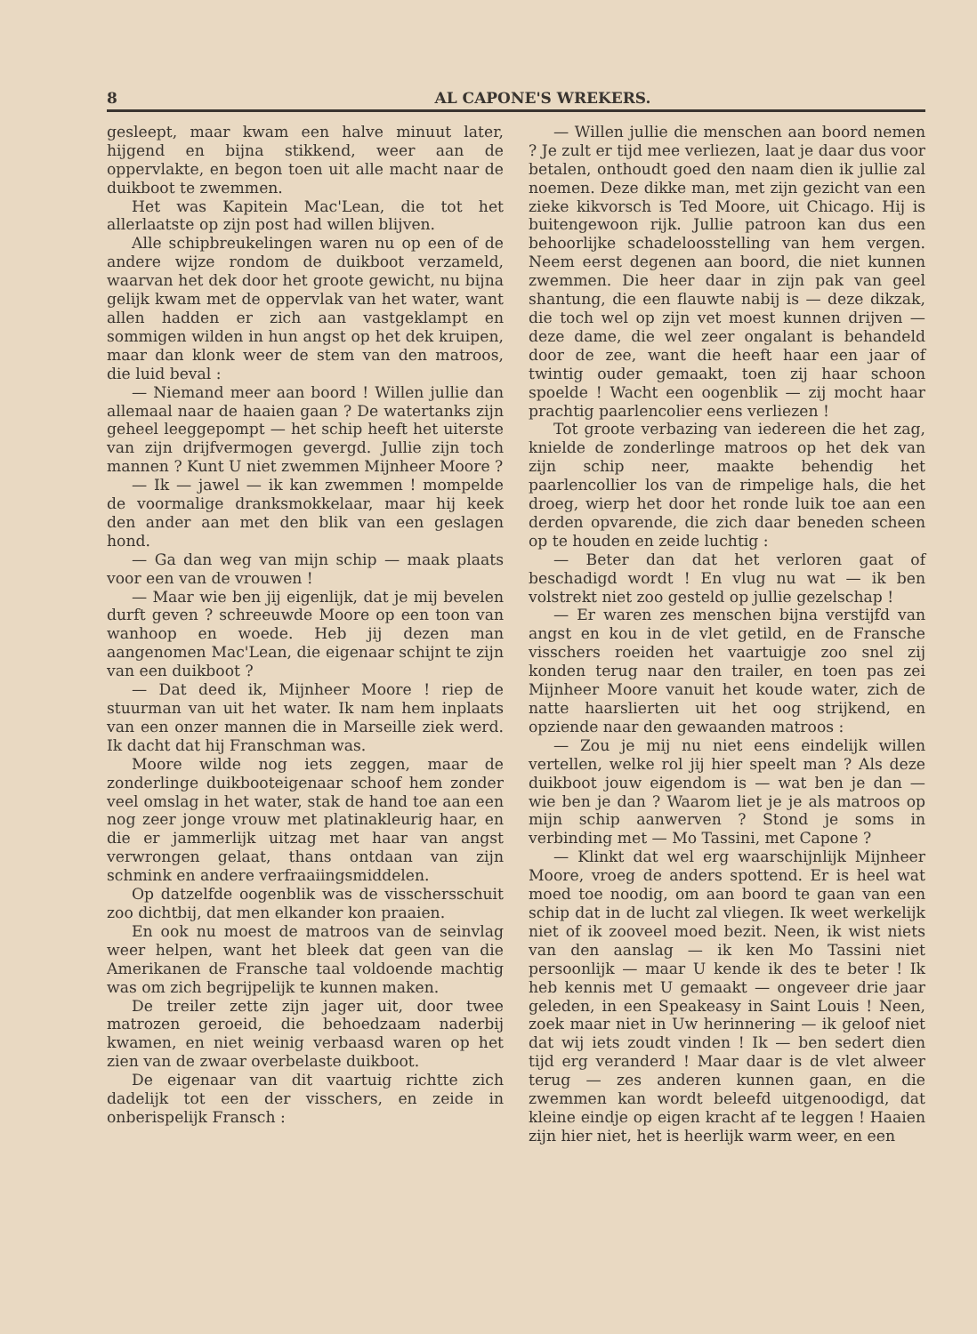8 AL CAPONE'S WREKERS.
gesleept, maar kwam een halve minuut later, hijgend en bijna stikkend, weer aan de oppervlakte, en begon toen uit alle macht naar de duikboot te zwemmen.
Het was Kapitein Mac'Lean, die tot het allerlaatste op zijn post had willen blijven.
Alle schipbreukelingen waren nu op een of de andere wijze rondom de duikboot verzameld, waarvan het dek door het groote gewicht, nu bijna gelijk kwam met de oppervlak van het water, want allen hadden er zich aan vastgeklampt en sommigen wilden in hun angst op het dek kruipen, maar dan klonk weer de stem van den matroos, die luid beval :
— Niemand meer aan boord ! Willen jullie dan allemaal naar de haaien gaan ? De watertanks zijn geheel leeggepompt — het schip heeft het uiterste van zijn drijfvermogen gevergd. Jullie zijn toch mannen ? Kunt U niet zwemmen Mijnheer Moore ?
— Ik — jawel — ik kan zwemmen ! mompelde de voormalige dranksmokkelaar, maar hij keek den ander aan met den blik van een geslagen hond.
— Ga dan weg van mijn schip — maak plaats voor een van de vrouwen !
— Maar wie ben jij eigenlijk, dat je mij bevelen durft geven ? schreeuwde Moore op een toon van wanhoop en woede. Heb jij dezen man aangenomen Mac'Lean, die eigenaar schijnt te zijn van een duikboot ?
— Dat deed ik, Mijnheer Moore ! riep de stuurman van uit het water. Ik nam hem inplaats van een onzer mannen die in Marseille ziek werd. Ik dacht dat hij Franschman was.
Moore wilde nog iets zeggen, maar de zonderlinge duikbooteigenaar schoof hem zonder veel omslag in het water, stak de hand toe aan een nog zeer jonge vrouw met platinakleurig haar, en die er jammerlijk uitzag met haar van angst verwrongen gelaat, thans ontdaan van zijn schmink en andere verfraaiingsmiddelen.
Op datzelfde oogenblik was de visschersschuit zoo dichtbij, dat men elkander kon praaien.
En ook nu moest de matroos van de seinvlag weer helpen, want het bleek dat geen van die Amerikanen de Fransche taal voldoende machtig was om zich begrijpelijk te kunnen maken.
De treiler zette zijn jager uit, door twee matrozen geroeid, die behoedzaam naderbij kwamen, en niet weinig verbaasd waren op het zien van de zwaar overbelaste duikboot.
De eigenaar van dit vaartuig richtte zich dadelijk tot een der visschers, en zeide in onberispelijk Fransch :
— Willen jullie die menschen aan boord nemen ? Je zult er tijd mee verliezen, laat je daar dus voor betalen, onthoudt goed den naam dien ik jullie zal noemen. Deze dikke man, met zijn gezicht van een zieke kikvorsch is Ted Moore, uit Chicago. Hij is buitengewoon rijk. Jullie patroon kan dus een behoorlijke schadeloosstelling van hem vergen. Neem eerst degenen aan boord, die niet kunnen zwemmen. Die heer daar in zijn pak van geel shantung, die een flauwte nabij is — deze dikzak, die toch wel op zijn vet moest kunnen drijven — deze dame, die wel zeer ongalant is behandeld door de zee, want die heeft haar een jaar of twintig ouder gemaakt, toen zij haar schoon spoelde ! Wacht een oogenblik — zij mocht haar prachtig paarlencolier eens verliezen !
Tot groote verbazing van iedereen die het zag, knielde de zonderlinge matroos op het dek van zijn schip neer, maakte behendig het paarlencollier los van de rimpelige hals, die het droeg, wierp het door het ronde luik toe aan een derden opvarende, die zich daar beneden scheen op te houden en zeide luchtig :
— Beter dan dat het verloren gaat of beschadigd wordt ! En vlug nu wat — ik ben volstrekt niet zoo gesteld op jullie gezelschap !
— Er waren zes menschen bijna verstijfd van angst en kou in de vlet getild, en de Fransche visschers roeiden het vaartuigje zoo snel zij konden terug naar den trailer, en toen pas zei Mijnheer Moore vanuit het koude water, zich de natte haarslierten uit het oog strijkend, en opziende naar den gewaanden matroos :
— Zou je mij nu niet eens eindelijk willen vertellen, welke rol jij hier speelt man ? Als deze duikboot jouw eigendom is — wat ben je dan — wie ben je dan ? Waarom liet je je als matroos op mijn schip aanwerven ? Stond je soms in verbinding met — Mo Tassini, met Capone ?
— Klinkt dat wel erg waarschijnlijk Mijnheer Moore, vroeg de anders spottend. Er is heel wat moed toe noodig, om aan boord te gaan van een schip dat in de lucht zal vliegen. Ik weet werkelijk niet of ik zooveel moed bezit. Neen, ik wist niets van den aanslag — ik ken Mo Tassini niet persoonlijk — maar U kende ik des te beter ! Ik heb kennis met U gemaakt — ongeveer drie jaar geleden, in een Speakeasy in Saint Louis ! Neen, zoek maar niet in Uw herinnering — ik geloof niet dat wij iets zoudt vinden ! Ik — ben sedert dien tijd erg veranderd ! Maar daar is de vlet alweer terug — zes anderen kunnen gaan, en die zwemmen kan wordt beleefd uitgenoodigd, dat kleine eindje op eigen kracht af te leggen ! Haaien zijn hier niet, het is heerlijk warm weer, en een